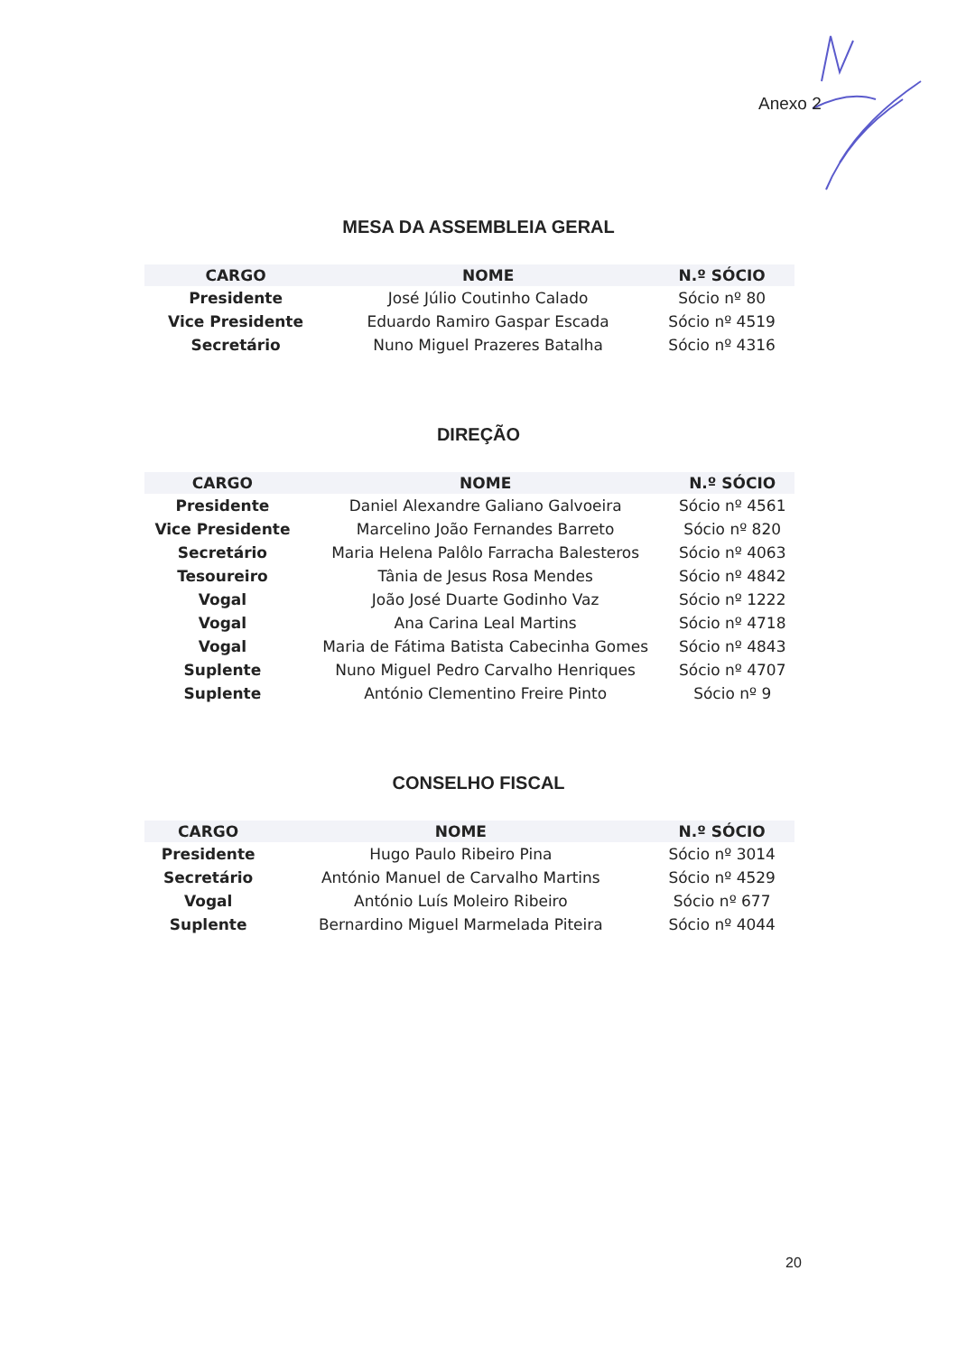Anexo 2
MESA DA ASSEMBLEIA GERAL
| CARGO | NOME | N.º SÓCIO |
| --- | --- | --- |
| Presidente | José Júlio Coutinho Calado | Sócio nº 80 |
| Vice Presidente | Eduardo Ramiro Gaspar Escada | Sócio nº 4519 |
| Secretário | Nuno Miguel Prazeres Batalha | Sócio nº 4316 |
DIREÇÃO
| CARGO | NOME | N.º SÓCIO |
| --- | --- | --- |
| Presidente | Daniel Alexandre Galiano Galvoeira | Sócio nº 4561 |
| Vice Presidente | Marcelino João Fernandes Barreto | Sócio nº 820 |
| Secretário | Maria Helena Palôlo Farracha Balesteros | Sócio nº 4063 |
| Tesoureiro | Tânia de Jesus Rosa Mendes | Sócio nº 4842 |
| Vogal | João José Duarte Godinho Vaz | Sócio nº 1222 |
| Vogal | Ana Carina Leal Martins | Sócio nº 4718 |
| Vogal | Maria de Fátima Batista Cabecinha Gomes | Sócio nº 4843 |
| Suplente | Nuno Miguel Pedro Carvalho Henriques | Sócio nº 4707 |
| Suplente | António Clementino Freire Pinto | Sócio nº 9 |
CONSELHO FISCAL
| CARGO | NOME | N.º SÓCIO |
| --- | --- | --- |
| Presidente | Hugo Paulo Ribeiro Pina | Sócio nº 3014 |
| Secretário | António Manuel de Carvalho Martins | Sócio nº 4529 |
| Vogal | António Luís Moleiro Ribeiro | Sócio nº 677 |
| Suplente | Bernardino Miguel Marmelada Piteira | Sócio nº 4044 |
20